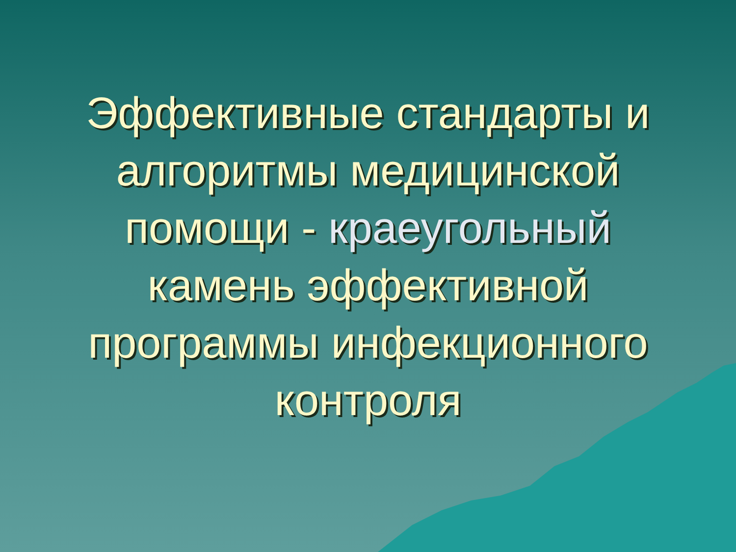Эффективные стандарты и
алгоритмы медицинской
помощи - краеугольный
камень эффективной
программы инфекционного
контроля